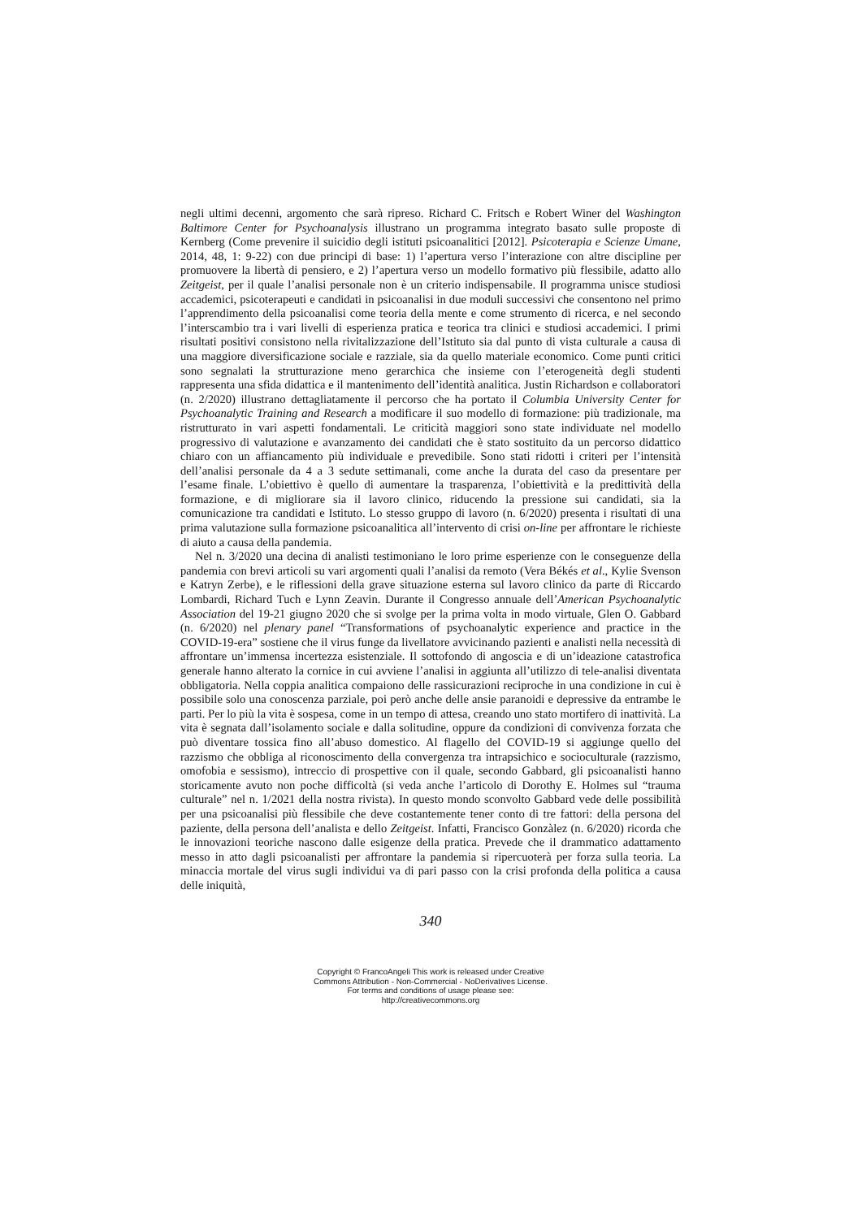negli ultimi decenni, argomento che sarà ripreso. Richard C. Fritsch e Robert Winer del Washington Baltimore Center for Psychoanalysis illustrano un programma integrato basato sulle proposte di Kernberg (Come prevenire il suicidio degli istituti psicoanalitici [2012]. Psicoterapia e Scienze Umane, 2014, 48, 1: 9-22) con due principi di base: 1) l’apertura verso l’interazione con altre discipline per promuovere la libertà di pensiero, e 2) l’apertura verso un modello formativo più flessibile, adatto allo Zeitgeist, per il quale l’analisi personale non è un criterio indispensabile. Il programma unisce studiosi accademici, psicoterapeuti e candidati in psicoanalisi in due moduli successivi che consentono nel primo l’apprendimento della psicoanalisi come teoria della mente e come strumento di ricerca, e nel secondo l’interscambio tra i vari livelli di esperienza pratica e teorica tra clinici e studiosi accademici. I primi risultati positivi consistono nella rivitalizzazione dell’Istituto sia dal punto di vista culturale a causa di una maggiore diversificazione sociale e razziale, sia da quello materiale economico. Come punti critici sono segnalati la strutturazione meno gerarchica che insieme con l’eterogeneità degli studenti rappresenta una sfida didattica e il mantenimento dell’identità analitica. Justin Richardson e collaboratori (n. 2/2020) illustrano dettagliatamente il percorso che ha portato il Columbia University Center for Psychoanalytic Training and Research a modificare il suo modello di formazione: più tradizionale, ma ristrutturato in vari aspetti fondamentali. Le criticità maggiori sono state individuate nel modello progressivo di valutazione e avanzamento dei candidati che è stato sostituito da un percorso didattico chiaro con un affiancamento più individuale e prevedibile. Sono stati ridotti i criteri per l’intensità dell’analisi personale da 4 a 3 sedute settimanali, come anche la durata del caso da presentare per l’esame finale. L’obiettivo è quello di aumentare la trasparenza, l’obiettività e la predittività della formazione, e di migliorare sia il lavoro clinico, riducendo la pressione sui candidati, sia la comunicazione tra candidati e Istituto. Lo stesso gruppo di lavoro (n. 6/2020) presenta i risultati di una prima valutazione sulla formazione psicoanalitica all’intervento di crisi on-line per affrontare le richieste di aiuto a causa della pandemia.
Nel n. 3/2020 una decina di analisti testimoniano le loro prime esperienze con le conseguenze della pandemia con brevi articoli su vari argomenti quali l’analisi da remoto (Vera Békés et al., Kylie Svenson e Katryn Zerbe), e le riflessioni della grave situazione esterna sul lavoro clinico da parte di Riccardo Lombardi, Richard Tuch e Lynn Zeavin. Durante il Congresso annuale dell’American Psychoanalytic Association del 19-21 giugno 2020 che si svolge per la prima volta in modo virtuale, Glen O. Gabbard (n. 6/2020) nel plenary panel “Transformations of psychoanalytic experience and practice in the COVID-19-era” sostiene che il virus funge da livellatore avvicinando pazienti e analisti nella necessità di affrontare un’immensa incertezza esistenziale. Il sottofondo di angoscia e di un’ideazione catastrofica generale hanno alterato la cornice in cui avviene l’analisi in aggiunta all’utilizzo di tele-analisi diventata obbligatoria. Nella coppia analitica compaiono delle rassicurazioni reciproche in una condizione in cui è possibile solo una conoscenza parziale, poi però anche delle ansie paranoidi e depressive da entrambe le parti. Per lo più la vita è sospesa, come in un tempo di attesa, creando uno stato mortifero di inattività. La vita è segnata dall’isolamento sociale e dalla solitudine, oppure da condizioni di convivenza forzata che può diventare tossica fino all’abuso domestico. Al flagello del COVID-19 si aggiunge quello del razzismo che obbliga al riconoscimento della convergenza tra intrapsichico e socioculturale (razzismo, omofobia e sessismo), intreccio di prospettive con il quale, secondo Gabbard, gli psicoanalisti hanno storicamente avuto non poche difficoltà (si veda anche l’articolo di Dorothy E. Holmes sul “trauma culturale” nel n. 1/2021 della nostra rivista). In questo mondo sconvolto Gabbard vede delle possibilità per una psicoanalisi più flessibile che deve costantemente tener conto di tre fattori: della persona del paziente, della persona dell’analista e dello Zeitgeist. Infatti, Francisco Gonzàlez (n. 6/2020) ricorda che le innovazioni teoriche nascono dalle esigenze della pratica. Prevede che il drammatico adattamento messo in atto dagli psicoanalisti per affrontare la pandemia si ripercuoterà per forza sulla teoria. La minaccia mortale del virus sugli individui va di pari passo con la crisi profonda della politica a causa delle iniquità,
340
Copyright © FrancoAngeli This work is released under Creative
Commons Attribution - Non-Commercial - NoDerivatives License.
For terms and conditions of usage please see:
http://creativecommons.org